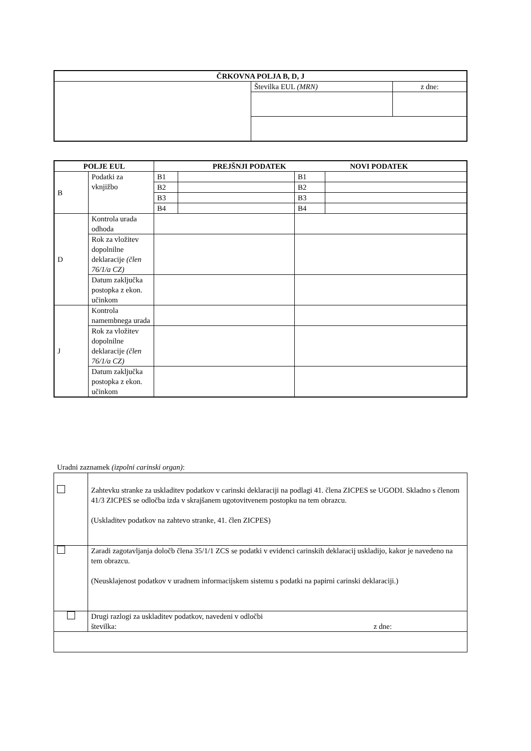| ČRKOVNA POLJA B, D, J | | |
| --- | --- | --- |
| | Številka EUL (MRN) | z dne: |
| POLJE EUL | | PREJŠNJI PODATEK NOVI PODATEK | | | |
| --- | --- | --- | --- | --- | --- |
| B | Podatki za vknjižbo | B1 | | B1 | |
| | | B2 | | B2 | |
| | | B3 | | B3 | |
| | | B4 | | B4 | |
| D | Kontrola urada odhoda | | | | |
| | Rok za vložitev dopolnilne deklaracije (člen 76/1/a CZ) | | | | |
| | Datum zaključka postopka z ekon. učinkom | | | | |
| J | Kontrola namembnega urada | | | | |
| | Rok za vložitev dopolnilne deklaracije (člen 76/1/a CZ) | | | | |
| | Datum zaključka postopka z ekon. učinkom | | | | |
Uradni zaznamek (izpolni carinski organ):
| | Zahtevku stranke za uskladitev podatkov v carinski deklaraciji na podlagi 41. člena ZICPES se UGODI. Skladno s členom 41/3 ZICPES se odločba izda v skrajšanem ugotovitvenem postopku na tem obrazcu. (Uskladitev podatkov na zahtevo stranke, 41. člen ZICPES) |
| | Zaradi zagotavljanja določb člena 35/1/1 ZCS se podatki v evidenci carinskih deklaracij uskladijo, kakor je navedeno na tem obrazcu. (Neusklajenost podatkov v uradnem informacijskem sistemu s podatki na papirni carinski deklaraciji.) |
| | Drugi razlogi za uskladitev podatkov, navedeni v odločbi številka: z dne: |